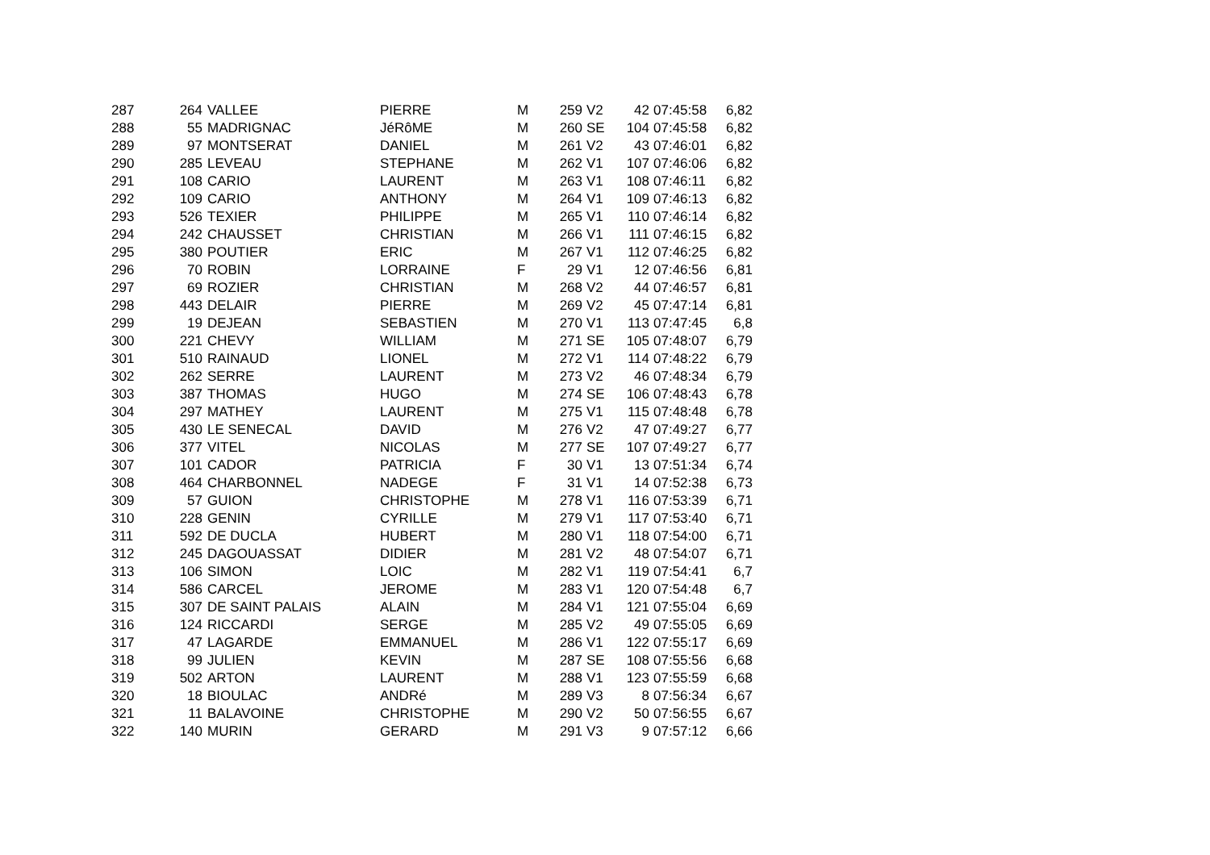| 287 | 264 | VALLEE | PIERRE | M | 259 | V2 | 42 | 07:45:58 | 6,82 |
| 288 | 55 | MADRIGNAC | JéRôME | M | 260 | SE | 104 | 07:45:58 | 6,82 |
| 289 | 97 | MONTSERAT | DANIEL | M | 261 | V2 | 43 | 07:46:01 | 6,82 |
| 290 | 285 | LEVEAU | STEPHANE | M | 262 | V1 | 107 | 07:46:06 | 6,82 |
| 291 | 108 | CARIO | LAURENT | M | 263 | V1 | 108 | 07:46:11 | 6,82 |
| 292 | 109 | CARIO | ANTHONY | M | 264 | V1 | 109 | 07:46:13 | 6,82 |
| 293 | 526 | TEXIER | PHILIPPE | M | 265 | V1 | 110 | 07:46:14 | 6,82 |
| 294 | 242 | CHAUSSET | CHRISTIAN | M | 266 | V1 | 111 | 07:46:15 | 6,82 |
| 295 | 380 | POUTIER | ERIC | M | 267 | V1 | 112 | 07:46:25 | 6,82 |
| 296 | 70 | ROBIN | LORRAINE | F | 29 | V1 | 12 | 07:46:56 | 6,81 |
| 297 | 69 | ROZIER | CHRISTIAN | M | 268 | V2 | 44 | 07:46:57 | 6,81 |
| 298 | 443 | DELAIR | PIERRE | M | 269 | V2 | 45 | 07:47:14 | 6,81 |
| 299 | 19 | DEJEAN | SEBASTIEN | M | 270 | V1 | 113 | 07:47:45 | 6,8 |
| 300 | 221 | CHEVY | WILLIAM | M | 271 | SE | 105 | 07:48:07 | 6,79 |
| 301 | 510 | RAINAUD | LIONEL | M | 272 | V1 | 114 | 07:48:22 | 6,79 |
| 302 | 262 | SERRE | LAURENT | M | 273 | V2 | 46 | 07:48:34 | 6,79 |
| 303 | 387 | THOMAS | HUGO | M | 274 | SE | 106 | 07:48:43 | 6,78 |
| 304 | 297 | MATHEY | LAURENT | M | 275 | V1 | 115 | 07:48:48 | 6,78 |
| 305 | 430 | LE SENECAL | DAVID | M | 276 | V2 | 47 | 07:49:27 | 6,77 |
| 306 | 377 | VITEL | NICOLAS | M | 277 | SE | 107 | 07:49:27 | 6,77 |
| 307 | 101 | CADOR | PATRICIA | F | 30 | V1 | 13 | 07:51:34 | 6,74 |
| 308 | 464 | CHARBONNEL | NADEGE | F | 31 | V1 | 14 | 07:52:38 | 6,73 |
| 309 | 57 | GUION | CHRISTOPHE | M | 278 | V1 | 116 | 07:53:39 | 6,71 |
| 310 | 228 | GENIN | CYRILLE | M | 279 | V1 | 117 | 07:53:40 | 6,71 |
| 311 | 592 | DE DUCLA | HUBERT | M | 280 | V1 | 118 | 07:54:00 | 6,71 |
| 312 | 245 | DAGOUASSAT | DIDIER | M | 281 | V2 | 48 | 07:54:07 | 6,71 |
| 313 | 106 | SIMON | LOIC | M | 282 | V1 | 119 | 07:54:41 | 6,7 |
| 314 | 586 | CARCEL | JEROME | M | 283 | V1 | 120 | 07:54:48 | 6,7 |
| 315 | 307 | DE SAINT PALAIS | ALAIN | M | 284 | V1 | 121 | 07:55:04 | 6,69 |
| 316 | 124 | RICCARDI | SERGE | M | 285 | V2 | 49 | 07:55:05 | 6,69 |
| 317 | 47 | LAGARDE | EMMANUEL | M | 286 | V1 | 122 | 07:55:17 | 6,69 |
| 318 | 99 | JULIEN | KEVIN | M | 287 | SE | 108 | 07:55:56 | 6,68 |
| 319 | 502 | ARTON | LAURENT | M | 288 | V1 | 123 | 07:55:59 | 6,68 |
| 320 | 18 | BIOULAC | ANDRé | M | 289 | V3 | 8 | 07:56:34 | 6,67 |
| 321 | 11 | BALAVOINE | CHRISTOPHE | M | 290 | V2 | 50 | 07:56:55 | 6,67 |
| 322 | 140 | MURIN | GERARD | M | 291 | V3 | 9 | 07:57:12 | 6,66 |